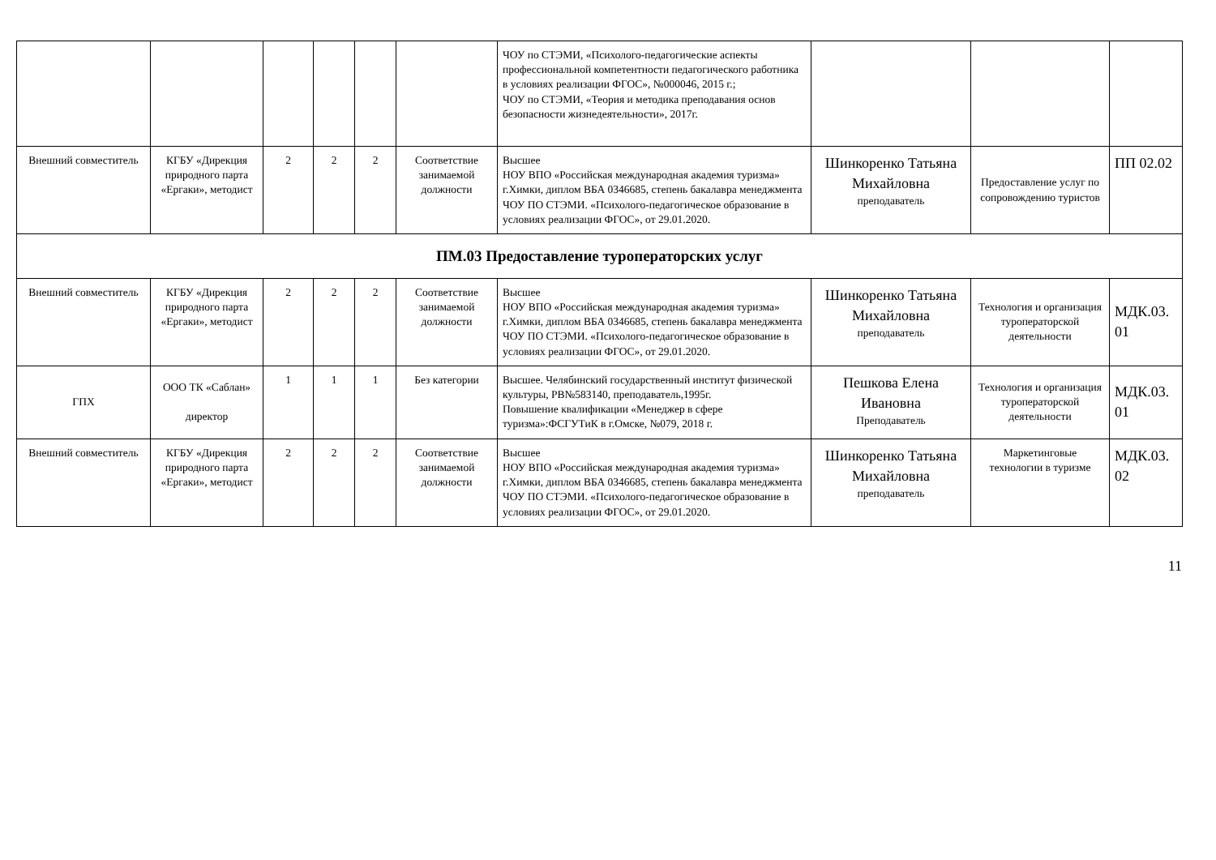| | | | | | | ЧОУ по СТЭМИ, «Психолого-педагогические аспекты профессиональной компетентности педагогического работника в условиях реализации ФГОС», №000046, 2015 г.; ЧОУ по СТЭМИ, «Теория и методика преподавания основ безопасности жизнедеятельности», 2017г. | | | |
| Внешний совместитель | КГБУ «Дирекция природного парта «Ергаки», методист | 2 | 2 | 2 | Соответствие занимаемой должности | Высшее НОУ ВПО «Российская международная академия туризма» г.Химки, диплом ВБА 0346685, степень бакалавра менеджмента ЧОУ ПО СТЭМИ. «Психолого-педагогическое образование в условиях реализации ФГОС», от 29.01.2020. | Шинкоренко Татьяна Михайловна преподаватель | Предоставление услуг по сопровождению туристов | ПП 02.02 |
| ПМ.03 Предоставление туроператорских услуг | | | | | | | | | |
| Внешний совместитель | КГБУ «Дирекция природного парта «Ергаки», методист | 2 | 2 | 2 | Соответствие занимаемой должности | Высшее НОУ ВПО «Российская международная академия туризма» г.Химки, диплом ВБА 0346685, степень бакалавра менеджмента ЧОУ ПО СТЭМИ. «Психолого-педагогическое образование в условиях реализации ФГОС», от 29.01.2020. | Шинкоренко Татьяна Михайловна преподаватель | Технология и организация туроператорской деятельности | МДК.03. 01 |
| ГПХ | ООО ТК «Саблан» директор | 1 | 1 | 1 | Без категории | Высшее. Челябинский государственный институт физической культуры, РВ№583140, преподаватель,1995г. Повышение квалификации «Менеджер в сфере туризма»:ФСГУТиК в г.Омске, №079, 2018 г. | Пешкова Елена Ивановна Преподаватель | Технология и организация туроператорской деятельности | МДК.03. 01 |
| Внешний совместитель | КГБУ «Дирекция природного парта «Ергаки», методист | 2 | 2 | 2 | Соответствие занимаемой должности | Высшее НОУ ВПО «Российская международная академия туризма» г.Химки, диплом ВБА 0346685, степень бакалавра менеджмента ЧОУ ПО СТЭМИ. «Психолого-педагогическое образование в условиях реализации ФГОС», от 29.01.2020. | Шинкоренко Татьяна Михайловна преподаватель | Маркетинговые технологии в туризме | МДК.03. 02 |
11